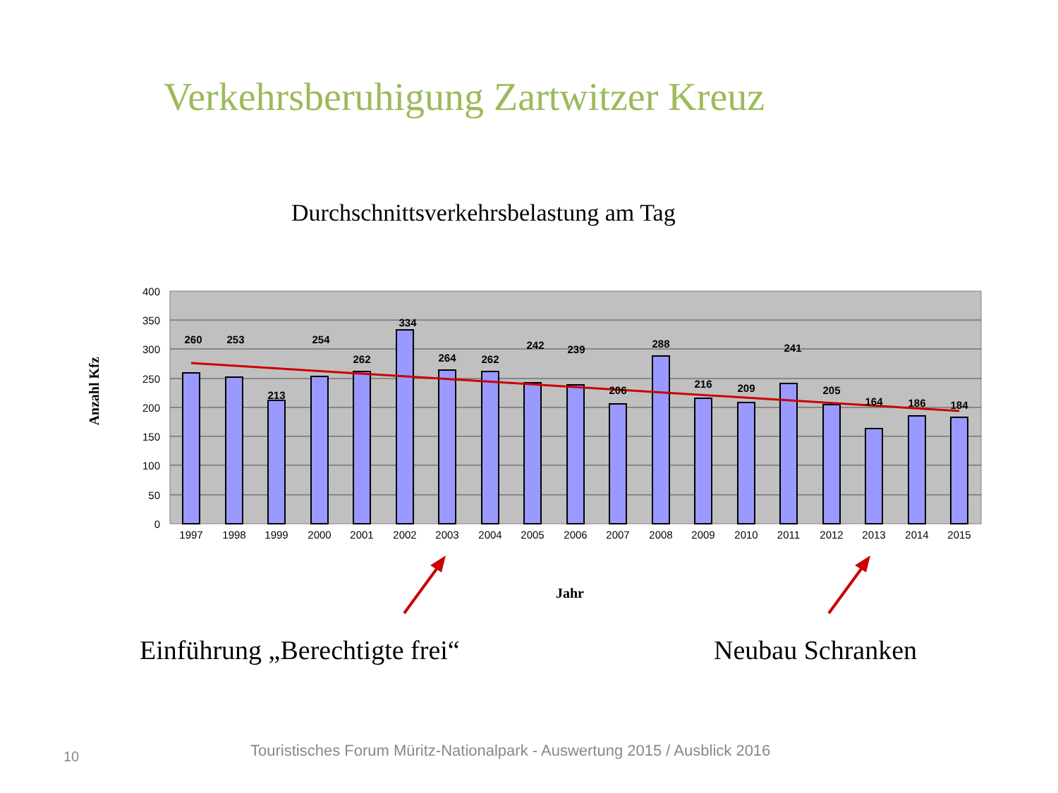Verkehrsberuhigung Zartwitzer Kreuz
Durchschnittsverkehrsbelastung am Tag
400
350
300
250
200
150
100
50
0
260
253
213
254
262
334
264
262
242
239
206
288
216
209
241
205
164
186
184
1997
1998
1999
2000
2001
2002
2003
2004
2005
2006
2007
2008
2009
2010
2011
2012
2013
2014
2015
Jahr
Anzahl Kfz
Einführung „Berechtigte frei“ Neubau Schranken
10
Touristisches Forum Müritz-Nationalpark - Auswertung 2015 / Ausblick 2016